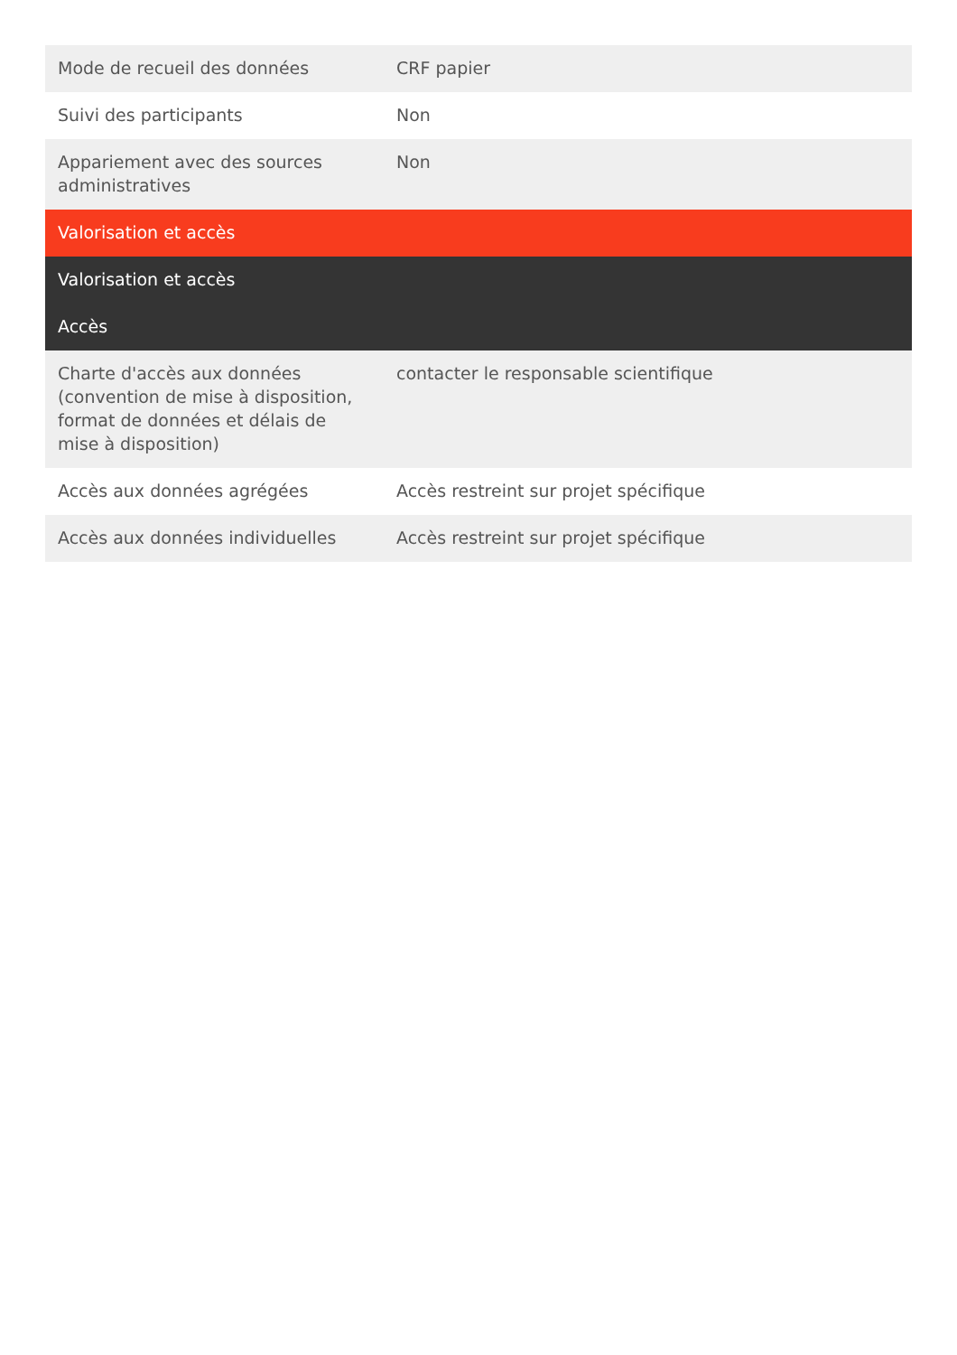| Mode de recueil des données | CRF papier |
| Suivi des participants | Non |
| Appariement avec des sources administratives | Non |
| Valorisation et accès | |
| Valorisation et accès | |
| Accès | |
| Charte d'accès aux données (convention de mise à disposition, format de données et délais de mise à disposition) | contacter le responsable scientifique |
| Accès aux données agrégées | Accès restreint sur projet spécifique |
| Accès aux données individuelles | Accès restreint sur projet spécifique |